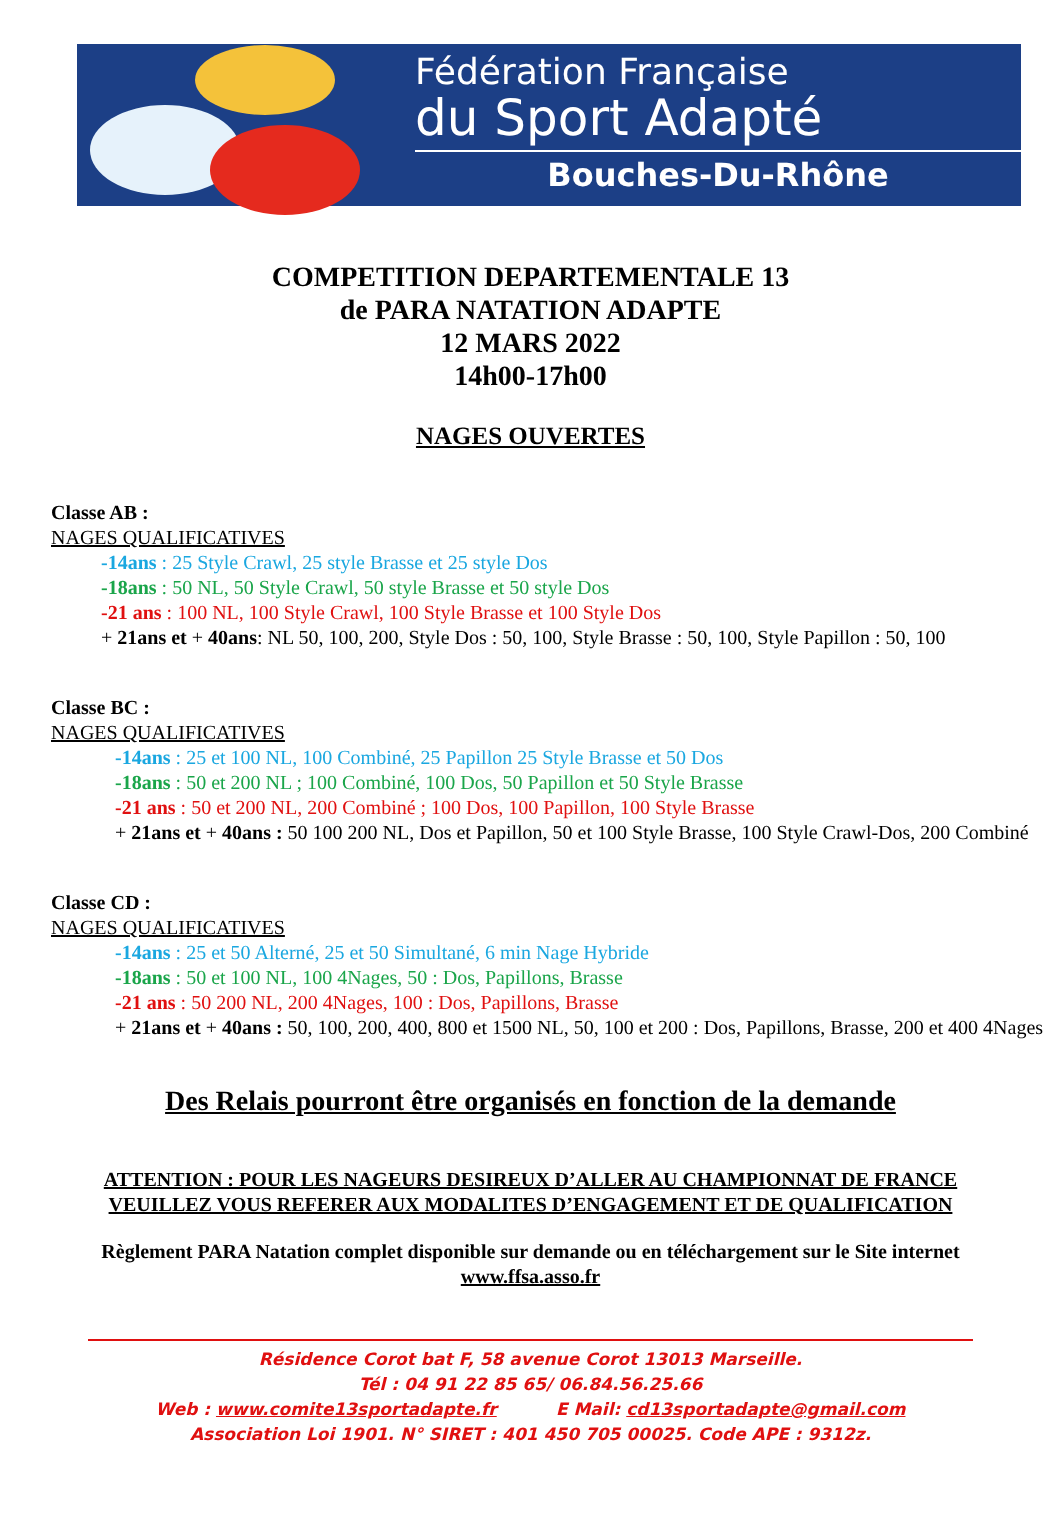Fédération Française
du Sport Adapté
Bouches-Du-Rhône
COMPETITION DEPARTEMENTALE 13
de PARA NATATION ADAPTE
12 MARS 2022
14h00-17h00
NAGES OUVERTES
Classe AB :
NAGES QUALIFICATIVES
-14ans : 25 Style Crawl, 25 style Brasse et 25 style Dos
-18ans : 50 NL, 50 Style Crawl, 50 style Brasse et 50 style Dos
-21 ans : 100 NL, 100 Style Crawl, 100 Style Brasse et 100 Style Dos
+ 21ans et + 40ans: NL 50, 100, 200, Style Dos : 50, 100, Style Brasse : 50, 100, Style Papillon : 50, 100
Classe BC :
NAGES QUALIFICATIVES
-14ans : 25 et 100 NL, 100 Combiné, 25 Papillon 25 Style Brasse et 50 Dos
-18ans : 50 et 200 NL ; 100 Combiné, 100 Dos, 50 Papillon et 50 Style Brasse
-21 ans : 50 et 200 NL, 200 Combiné ; 100 Dos, 100 Papillon, 100 Style Brasse
+ 21ans et + 40ans : 50 100 200 NL, Dos et Papillon, 50 et 100 Style Brasse, 100 Style Crawl-Dos, 200 Combiné
Classe CD :
NAGES QUALIFICATIVES
-14ans : 25 et 50 Alterné, 25 et 50 Simultané, 6 min Nage Hybride
-18ans : 50 et 100 NL, 100 4Nages, 50 : Dos, Papillons, Brasse
-21 ans : 50 200 NL, 200 4Nages, 100 : Dos, Papillons, Brasse
+ 21ans et + 40ans : 50, 100, 200, 400, 800 et 1500 NL, 50, 100 et 200 : Dos, Papillons, Brasse, 200 et 400 4Nages
Des Relais pourront être organisés en fonction de la demande
ATTENTION : POUR LES NAGEURS DESIREUX D’ALLER AU CHAMPIONNAT DE FRANCE
VEUILLEZ VOUS REFERER AUX MODALITES D’ENGAGEMENT ET DE QUALIFICATION
Règlement PARA Natation complet disponible sur demande ou en téléchargement sur le Site internet
www.ffsa.asso.fr
Résidence Corot bat F, 58 avenue Corot 13013 Marseille.
Tél : 04 91 22 85 65/ 06.84.56.25.66
Web : www.comite13sportadapte.fr E Mail: cd13sportadapte@gmail.com
Association Loi 1901. N° SIRET : 401 450 705 00025. Code APE : 9312z.